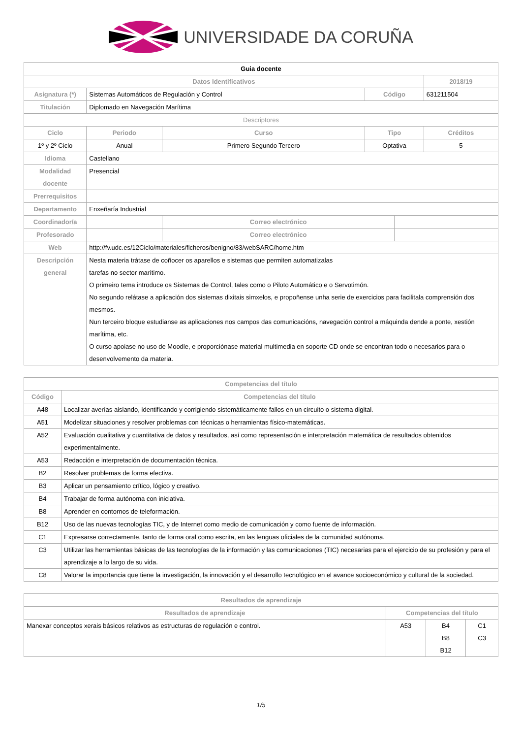UNIVERSIDADE DA CORUÑA
| Guia docente | | | | | |
| Datos Identificativos | | | | | 2018/19 |
| Asignatura (*) | Sistemas Automáticos de Regulación y Control | | Código | | 631211504 |
| Titulación | Diplomado en Navegación Marítima | | | | |
| Descriptores | | | | | |
| Ciclo | Periodo | Curso | Tipo | | Créditos |
| 1º y 2º Ciclo | Anual | Primero Segundo Tercero | Optativa | | 5 |
| Idioma | Castellano | | | | |
| Modalidad docente | Presencial | | | | |
| Prerrequisitos | | | | | |
| Departamento | Enxeñaría Industrial | | | | |
| Coordinador/a | | Correo electrónico | | | |
| Profesorado | | Correo electrónico | | | |
| Web | http://fv.udc.es/12Ciclo/materiales/ficheros/benigno/83/webSARC/home.htm | | | | |
| Descripción general | Nesta materia trátase de coñocer os aparellos e sistemas que permiten automatizalas tarefas no sector marítimo. O primeiro tema introduce os Sistemas de Control, tales como o Piloto Automático e o Servotimón. No segundo relátase a aplicación dos sistemas dixitais simxelos, e propoñense unha serie de exercicios para facilitala comprensión dos mesmos. Nun terceiro bloque estudianse as aplicaciones nos campos das comunicacións, navegación control a máquinda dende a ponte, xestión marítima, etc. O curso apoiase no uso de Moodle, e proporciónase material multimedia en soporte CD onde se encontran todo o necesarios para o desenvolvemento da materia. | | | | |
| Competencias del título | |
| --- | --- |
| Código | Competencias del título |
| A48 | Localizar averías aislando, identificando y corrigiendo sistemáticamente fallos en un circuito o sistema digital. |
| A51 | Modelizar situaciones y resolver problemas con técnicas o herramientas físico-matemáticas. |
| A52 | Evaluación cualitativa y cuantitativa de datos y resultados, así como representación e interpretación matemática de resultados obtenidos experimentalmente. |
| A53 | Redacción e interpretación de documentación técnica. |
| B2 | Resolver problemas de forma efectiva. |
| B3 | Aplicar un pensamiento crítico, lógico y creativo. |
| B4 | Trabajar de forma autónoma con iniciativa. |
| B8 | Aprender en contornos de teleformación. |
| B12 | Uso de las nuevas tecnologías TIC, y de Internet como medio de comunicación y como fuente de información. |
| C1 | Expresarse correctamente, tanto de forma oral como escrita, en las lenguas oficiales de la comunidad autónoma. |
| C3 | Utilizar las herramientas básicas de las tecnologías de la información y las comunicaciones (TIC) necesarias para el ejercicio de su profesión y para el aprendizaje a lo largo de su vida. |
| C8 | Valorar la importancia que tiene la investigación, la innovación y el desarrollo tecnológico en el avance socioeconómico y cultural de la sociedad. |
| Resultados de aprendizaje | | | |
| --- | --- | --- | --- |
| Resultados de aprendizaje | Competencias del título | | |
| Manexar conceptos xerais básicos relativos as estructuras de regulación e control. | A53 | B4 B8 B12 | C1 C3 |
1/5